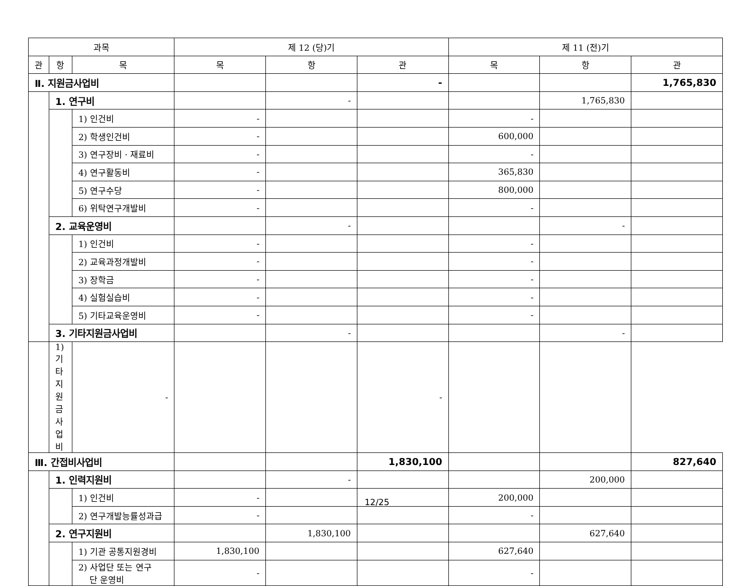| 과목 | | | 제 12 (당)기 | | | 제 11 (전)기 | | |
| --- | --- | --- | --- | --- | --- | --- | --- | --- |
| 관 | 항 | 목 | 목 | 항 | 관 | 목 | 항 | 관 |
| Ⅱ. 지원금사업비 | | | | | - | | | 1,765,830 |
| | 1. 연구비 | | | - | | | 1,765,830 | |
| | | 1) 인건비 | - | | | - | | |
| | | 2) 학생인건비 | - | | | 600,000 | | |
| | | 3) 연구장비 · 재료비 | - | | | - | | |
| | | 4) 연구활동비 | - | | | 365,830 | | |
| | | 5) 연구수당 | - | | | 800,000 | | |
| | | 6) 위탁연구개발비 | - | | | - | | |
| | 2. 교육운영비 | | | - | | | - | |
| | | 1) 인건비 | - | | | - | | |
| | | 2) 교육과정개발비 | - | | | - | | |
| | | 3) 장학금 | - | | | - | | |
| | | 4) 실험실습비 | - | | | - | | |
| | | 5) 기타교육운영비 | - | | | - | | |
| | 3. 기타지원금사업비 | | | - | | | - | |
| | 1) 기타지원금사업비 | - | | | - | | | |
| Ⅲ. 간접비사업비 | | | | | 1,830,100 | | | 827,640 |
| | 1. 인력지원비 | | | - | | | 200,000 | |
| | | 1) 인건비 | - | | | 200,000 | | |
| | | 2) 연구개발능률성과급 | - | | | - | | |
| | 2. 연구지원비 | | | 1,830,100 | | | 627,640 | |
| | | 1) 기관 공통지원경비 | 1,830,100 | | | 627,640 | | |
| | | 2) 사업단 또는 연구 단 운영비 | - | | | - | | |
12/25